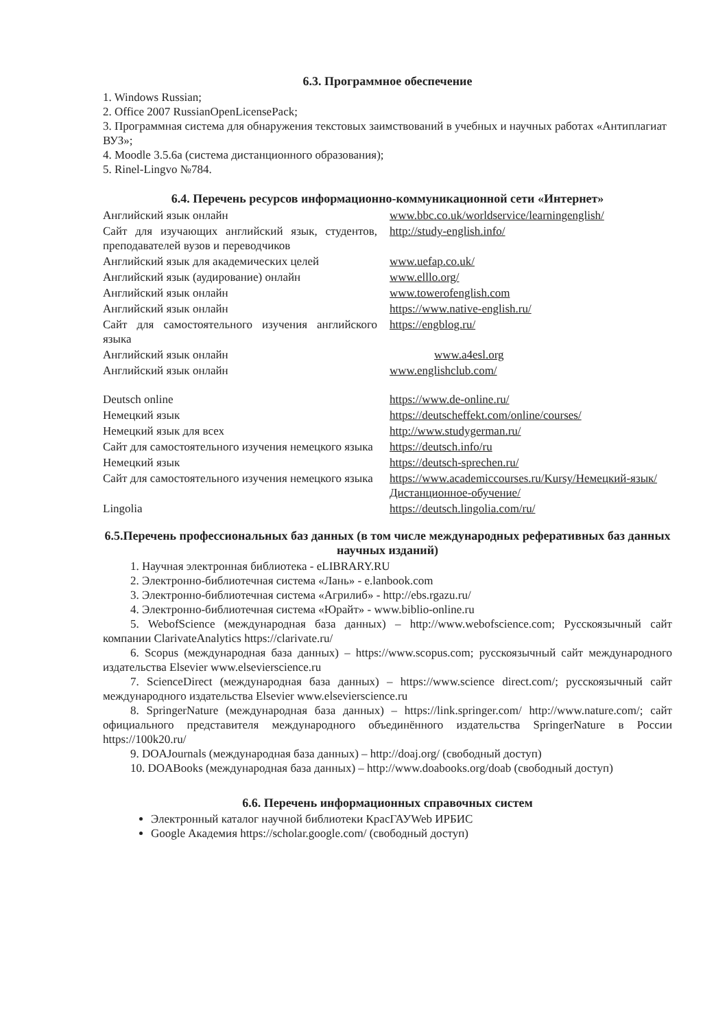6.3. Программное обеспечение
1. Windows Russian;
2. Office 2007 RussianOpenLicensePack;
3. Программная система для обнаружения текстовых заимствований в учебных и научных работах «Антиплагиат ВУЗ»;
4. Moodle 3.5.6a (система дистанционного образования);
5. Rinel-Lingvo №784.
6.4. Перечень ресурсов информационно-коммуникационной сети «Интернет»
| Английский язык онлайн | www.bbc.co.uk/worldservice/learningenglish/ |
| Сайт для изучающих английский язык, студентов, преподавателей вузов и переводчиков | http://study-english.info/ |
| Английский язык для академических целей | www.uefap.co.uk/ |
| Английский язык (аудирование) онлайн | www.elllo.org/ |
| Английский язык онлайн | www.towerofenglish.com |
| Английский язык онлайн | https://www.native-english.ru/ |
| Сайт для самостоятельного изучения английского языка | https://engblog.ru/ |
| Английский язык онлайн | www.a4esl.org |
| Английский язык онлайн | www.englishclub.com/ |
| Deutsch online | https://www.de-online.ru/ |
| Немецкий язык | https://deutscheffekt.com/online/courses/ |
| Немецкий язык для всех | http://www.studygerman.ru/ |
| Сайт для самостоятельного изучения немецкого языка | https://deutsch.info/ru |
| Немецкий язык | https://deutsch-sprechen.ru/ |
| Сайт для самостоятельного изучения немецкого языка | https://www.academiccourses.ru/Kursy/Немецкий-язык/Дистанционное-обучение/ |
| Lingolia | https://deutsch.lingolia.com/ru/ |
6.5.Перечень профессиональных баз данных (в том числе международных реферативных баз данных научных изданий)
1. Научная электронная библиотека - eLIBRARY.RU
2. Электронно-библиотечная система «Лань» - e.lanbook.com
3. Электронно-библиотечная система «Агрилиб» - http://ebs.rgazu.ru/
4. Электронно-библиотечная система «Юрайт» - www.biblio-online.ru
5. WebofScience (международная база данных) – http://www.webofscience.com; Русскоязычный сайт компании ClarivateAnalytics https://clarivate.ru/
6. Scopus (международная база данных) – https://www.scopus.com; русскоязычный сайт международного издательства Elsevier www.elsevierscience.ru
7. ScienceDirect (международная база данных) – https://www.science direct.com/; русскоязычный сайт международного издательства Elsevier www.elsevierscience.ru
8. SpringerNature (международная база данных) – https://link.springer.com/ http://www.nature.com/; сайт официального представителя международного объединённого издательства SpringerNature в России https://100k20.ru/
9. DOAJournals (международная база данных) – http://doaj.org/ (свободный доступ)
10. DOABooks (международная база данных) – http://www.doabooks.org/doab (свободный доступ)
6.6. Перечень информационных справочных систем
Электронный каталог научной библиотеки КрасГАУWeb ИРБИС
Google Академия https://scholar.google.com/ (свободный доступ)